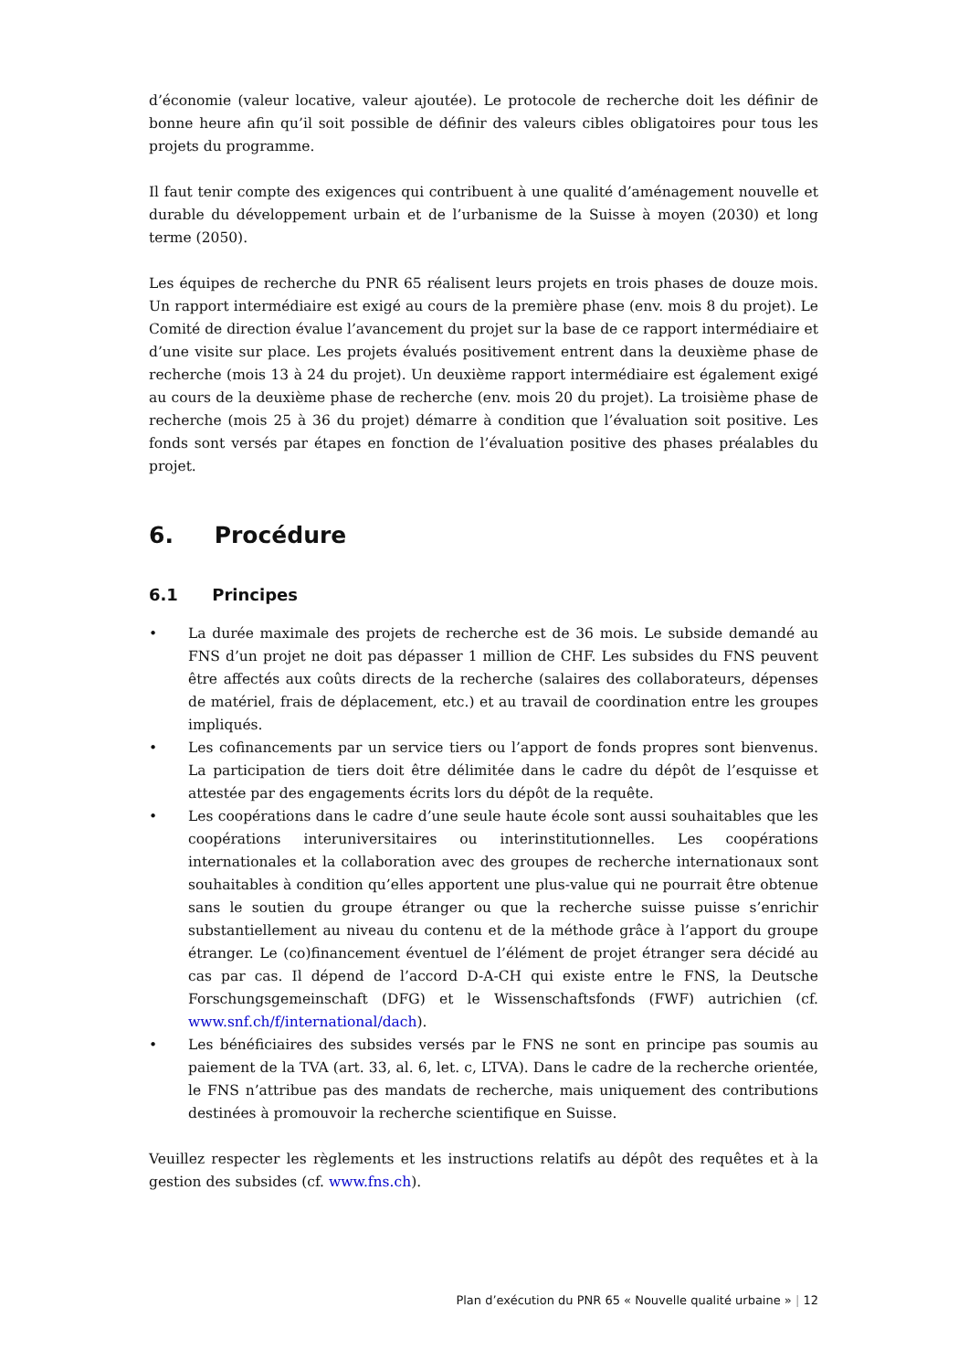d’économie (valeur locative, valeur ajoutée). Le protocole de recherche doit les définir de bonne heure afin qu’il soit possible de définir des valeurs cibles obligatoires pour tous les projets du programme.
Il faut tenir compte des exigences qui contribuent à une qualité d’aménagement nouvelle et durable du développement urbain et de l’urbanisme de la Suisse à moyen (2030) et long terme (2050).
Les équipes de recherche du PNR 65 réalisent leurs projets en trois phases de douze mois. Un rapport intermédiaire est exigé au cours de la première phase (env. mois 8 du projet). Le Comité de direction évalue l’avancement du projet sur la base de ce rapport intermédiaire et d’une visite sur place. Les projets évalués positivement entrent dans la deuxième phase de recherche (mois 13 à 24 du projet). Un deuxième rapport intermédiaire est également exigé au cours de la deuxième phase de recherche (env. mois 20 du projet). La troisième phase de recherche (mois 25 à 36 du projet) démarre à condition que l’évaluation soit positive. Les fonds sont versés par étapes en fonction de l’évaluation positive des phases préalables du projet.
6. Procédure
6.1 Principes
• La durée maximale des projets de recherche est de 36 mois. Le subside demandé au FNS d’un projet ne doit pas dépasser 1 million de CHF. Les subsides du FNS peuvent être affectés aux coûts directs de la recherche (salaires des collaborateurs, dépenses de matériel, frais de déplacement, etc.) et au travail de coordination entre les groupes impliqués.
• Les cofinancements par un service tiers ou l’apport de fonds propres sont bienvenus. La participation de tiers doit être délimitée dans le cadre du dépôt de l’esquisse et attestée par des engagements écrits lors du dépôt de la requête.
• Les coopérations dans le cadre d’une seule haute école sont aussi souhaitables que les coopérations interuniversitaires ou interinstitutionnelles. Les coopérations internationales et la collaboration avec des groupes de recherche internationaux sont souhaitables à condition qu’elles apportent une plus-value qui ne pourrait être obtenue sans le soutien du groupe étranger ou que la recherche suisse puisse s’enrichir substantiellement au niveau du contenu et de la méthode grâce à l’apport du groupe étranger. Le (co)financement éventuel de l’élément de projet étranger sera décidé au cas par cas. Il dépend de l’accord D-A-CH qui existe entre le FNS, la Deutsche Forschungsgemeinschaft (DFG) et le Wissenschaftsfonds (FWF) autrichien (cf. www.snf.ch/f/international/dach).
• Les bénéficiaires des subsides versés par le FNS ne sont en principe pas soumis au paiement de la TVA (art. 33, al. 6, let. c, LTVA). Dans le cadre de la recherche orientée, le FNS n’attribue pas des mandats de recherche, mais uniquement des contributions destinées à promouvoir la recherche scientifique en Suisse.
Veuillez respecter les règlements et les instructions relatifs au dépôt des requêtes et à la gestion des subsides (cf. www.fns.ch).
Plan d’exécution du PNR 65 « Nouvelle qualité urbaine » | 12